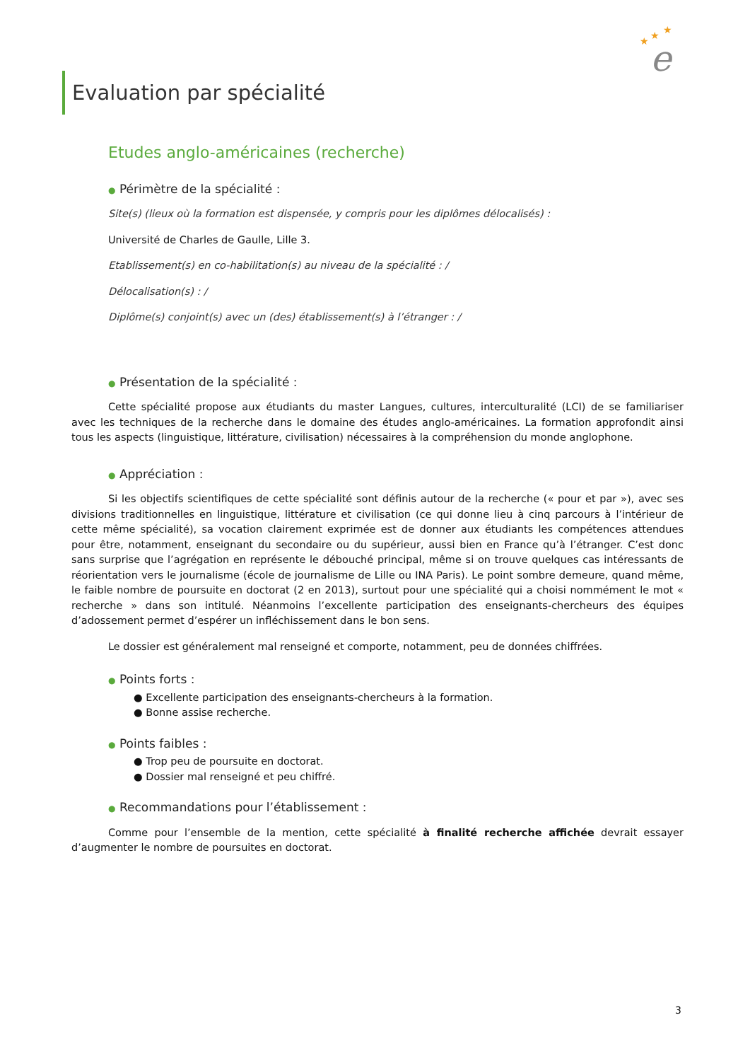★
★
★
e
Evaluation par spécialité
Etudes anglo-américaines (recherche)
● Périmètre de la spécialité :
Site(s) (lieux où la formation est dispensée, y compris pour les diplômes délocalisés) :
Université de Charles de Gaulle, Lille 3.
Etablissement(s) en co-habilitation(s) au niveau de la spécialité : /
Délocalisation(s) : /
Diplôme(s) conjoint(s) avec un (des) établissement(s) à l’étranger : /
● Présentation de la spécialité :
Cette spécialité propose aux étudiants du master Langues, cultures, interculturalité (LCI) de se familiariser avec les techniques de la recherche dans le domaine des études anglo-américaines. La formation approfondit ainsi tous les aspects (linguistique, littérature, civilisation) nécessaires à la compréhension du monde anglophone.
● Appréciation :
Si les objectifs scientifiques de cette spécialité sont définis autour de la recherche (« pour et par »), avec ses divisions traditionnelles en linguistique, littérature et civilisation (ce qui donne lieu à cinq parcours à l’intérieur de cette même spécialité), sa vocation clairement exprimée est de donner aux étudiants les compétences attendues pour être, notamment, enseignant du secondaire ou du supérieur, aussi bien en France qu’à l’étranger. C’est donc sans surprise que l’agrégation en représente le débouché principal, même si on trouve quelques cas intéressants de réorientation vers le journalisme (école de journalisme de Lille ou INA Paris). Le point sombre demeure, quand même, le faible nombre de poursuite en doctorat (2 en 2013), surtout pour une spécialité qui a choisi nommément le mot « recherche » dans son intitulé. Néanmoins l’excellente participation des enseignants-chercheurs des équipes d’adossement permet d’espérer un infléchissement dans le bon sens.
Le dossier est généralement mal renseigné et comporte, notamment, peu de données chiffrées.
● Points forts :
● Excellente participation des enseignants-chercheurs à la formation.
● Bonne assise recherche.
● Points faibles :
● Trop peu de poursuite en doctorat.
● Dossier mal renseigné et peu chiffré.
● Recommandations pour l’établissement :
Comme pour l’ensemble de la mention, cette spécialité à finalité recherche affichée devrait essayer d’augmenter le nombre de poursuites en doctorat.
3